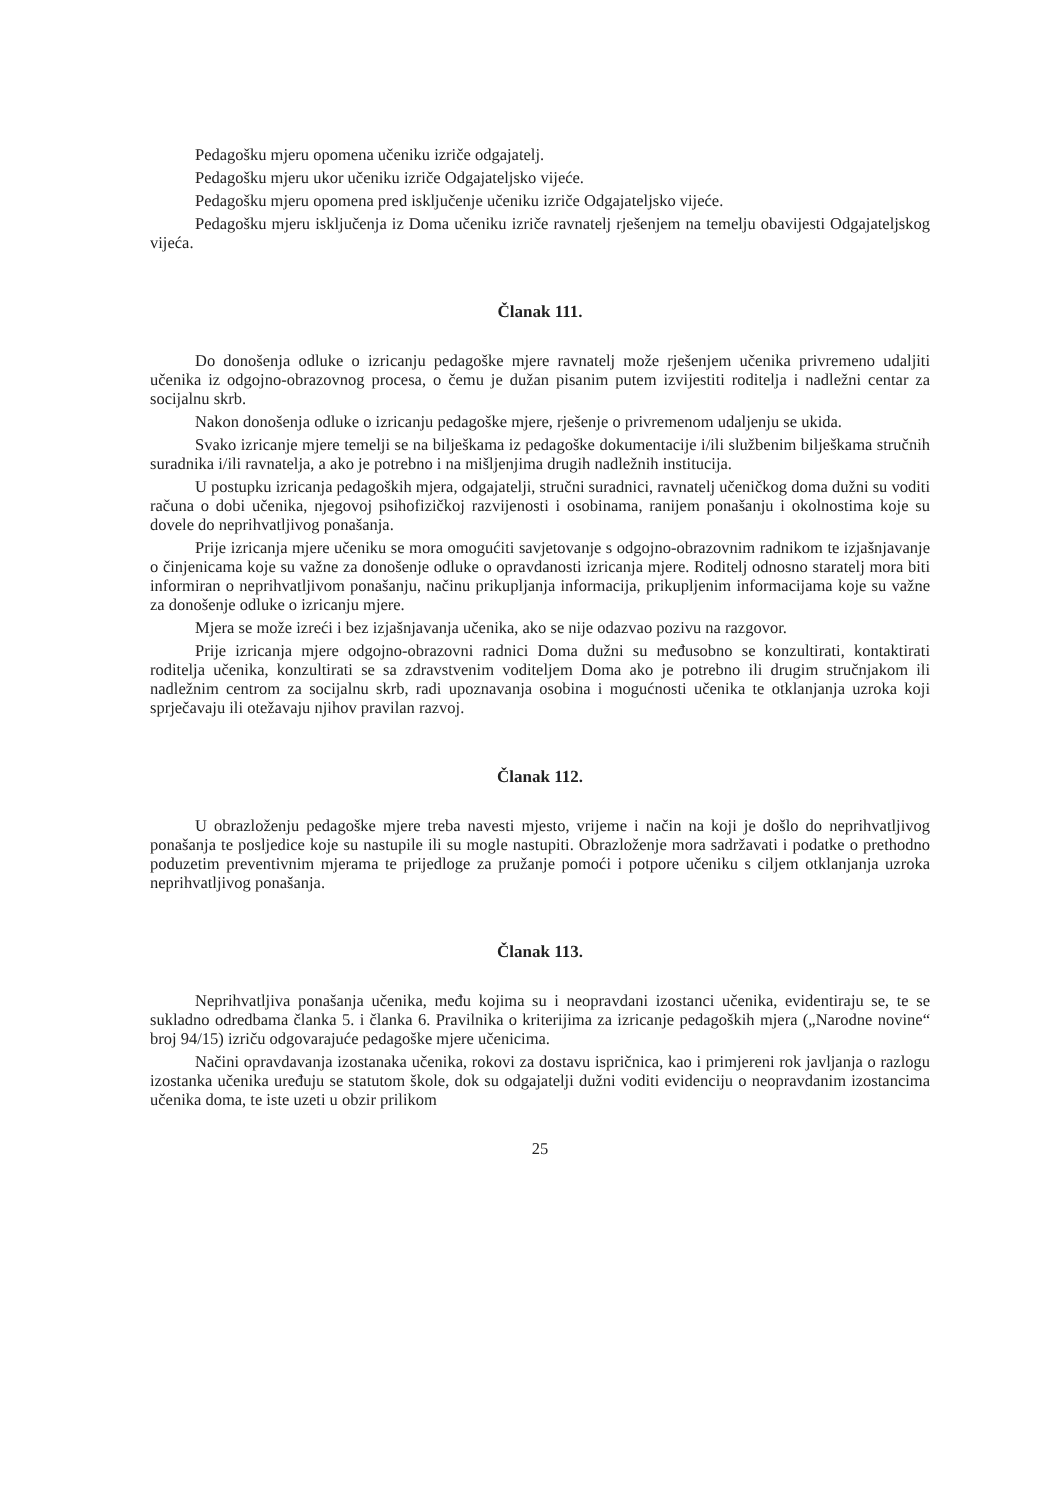Pedagošku mjeru opomena učeniku izriče odgajatelj.
Pedagošku mjeru ukor učeniku izriče Odgajateljsko vijeće.
Pedagošku mjeru opomena pred isključenje učeniku izriče Odgajateljsko vijeće.
Pedagošku mjeru isključenja iz Doma učeniku izriče ravnatelj rješenjem na temelju obavijesti Odgajateljskog vijeća.
Članak 111.
Do donošenja odluke o izricanju pedagoške mjere ravnatelj može rješenjem učenika privremeno udaljiti učenika iz odgojno-obrazovnog procesa, o čemu je dužan pisanim putem izvijestiti roditelja i nadležni centar za socijalnu skrb.
Nakon donošenja odluke o izricanju pedagoške mjere, rješenje o privremenom udaljenju se ukida.
Svako izricanje mjere temelji se na bilješkama iz pedagoške dokumentacije i/ili službenim bilješkama stručnih suradnika i/ili ravnatelja, a ako je potrebno i na mišljenjima drugih nadležnih institucija.
U postupku izricanja pedagoških mjera, odgajatelji, stručni suradnici, ravnatelj učeničkog doma dužni su voditi računa o dobi učenika, njegovoj psihofizičkoj razvijenosti i osobinama, ranijem ponašanju i okolnostima koje su dovele do neprihvatljivog ponašanja.
Prije izricanja mjere učeniku se mora omogućiti savjetovanje s odgojno-obrazovnim radnikom te izjašnjavanje o činjenicama koje su važne za donošenje odluke o opravdanosti izricanja mjere. Roditelj odnosno staratelj mora biti informiran o neprihvatljivom ponašanju, načinu prikupljanja informacija, prikupljenim informacijama koje su važne za donošenje odluke o izricanju mjere.
Mjera se može izreći i bez izjašnjavanja učenika, ako se nije odazvao pozivu na razgovor.
Prije izricanja mjere odgojno-obrazovni radnici Doma dužni su međusobno se konzultirati, kontaktirati roditelja učenika, konzultirati se sa zdravstvenim voditeljem Doma ako je potrebno ili drugim stručnjakom ili nadležnim centrom za socijalnu skrb, radi upoznavanja osobina i mogućnosti učenika te otklanjanja uzroka koji sprječavaju ili otežavaju njihov pravilan razvoj.
Članak 112.
U obrazloženju pedagoške mjere treba navesti mjesto, vrijeme i način na koji je došlo do neprihvatljivog ponašanja te posljedice koje su nastupile ili su mogle nastupiti. Obrazloženje mora sadržavati i podatke o prethodno poduzetim preventivnim mjerama te prijedloge za pružanje pomoći i potpore učeniku s ciljem otklanjanja uzroka neprihvatljivog ponašanja.
Članak 113.
Neprihvatljiva ponašanja učenika, među kojima su i neopravdani izostanci učenika, evidentiraju se, te se sukladno odredbama članka 5. i članka 6. Pravilnika o kriterijima za izricanje pedagoških mjera („Narodne novine“ broj 94/15) izriču odgovarajuće pedagoške mjere učenicima.
Načini opravdavanja izostanaka učenika, rokovi za dostavu ispričnica, kao i primjereni rok javljanja o razlogu izostanka učenika uređuju se statutom škole, dok su odgajatelji dužni voditi evidenciju o neopravdanim izostancima učenika doma, te iste uzeti u obzir prilikom
25